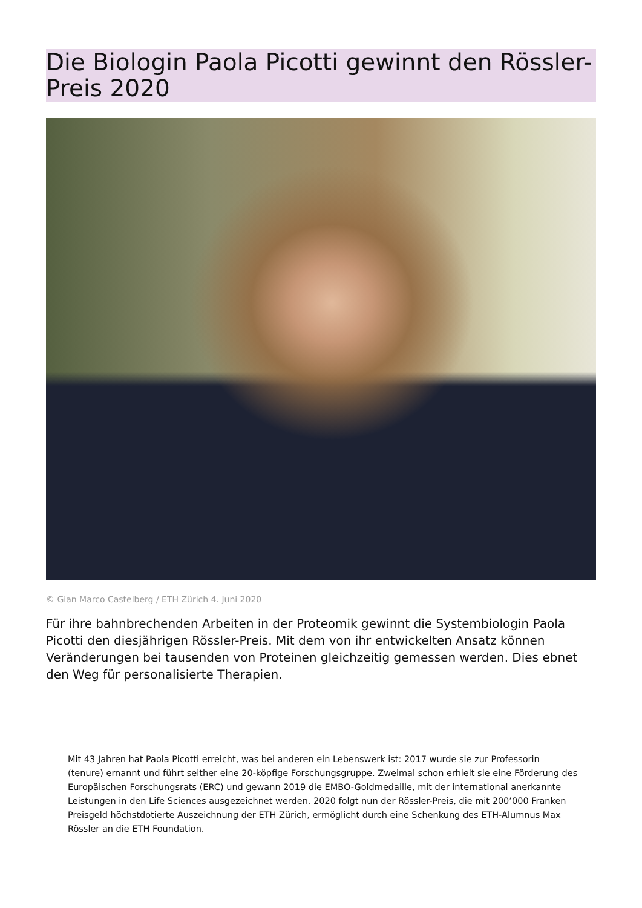Die Biologin Paola Picotti gewinnt den Rössler-Preis 2020
© Gian Marco Castelberg / ETH Zürich 4. Juni 2020
Für ihre bahnbrechenden Arbeiten in der Proteomik gewinnt die Systembiologin Paola Picotti den diesjährigen Rössler-Preis. Mit dem von ihr entwickelten Ansatz können Veränderungen bei tausenden von Proteinen gleichzeitig gemessen werden. Dies ebnet den Weg für personalisierte Therapien.
Mit 43 Jahren hat Paola Picotti erreicht, was bei anderen ein Lebenswerk ist: 2017 wurde sie zur Professorin (tenure) ernannt und führt seither eine 20-köpfige Forschungsgruppe. Zweimal schon erhielt sie eine Förderung des Europäischen Forschungsrats (ERC) und gewann 2019 die EMBO-Goldmedaille, mit der international anerkannte Leistungen in den Life Sciences ausgezeichnet werden. 2020 folgt nun der Rössler-Preis, die mit 200’000 Franken Preisgeld höchstdotierte Auszeichnung der ETH Zürich, ermöglicht durch eine Schenkung des ETH-Alumnus Max Rössler an die ETH Foundation.